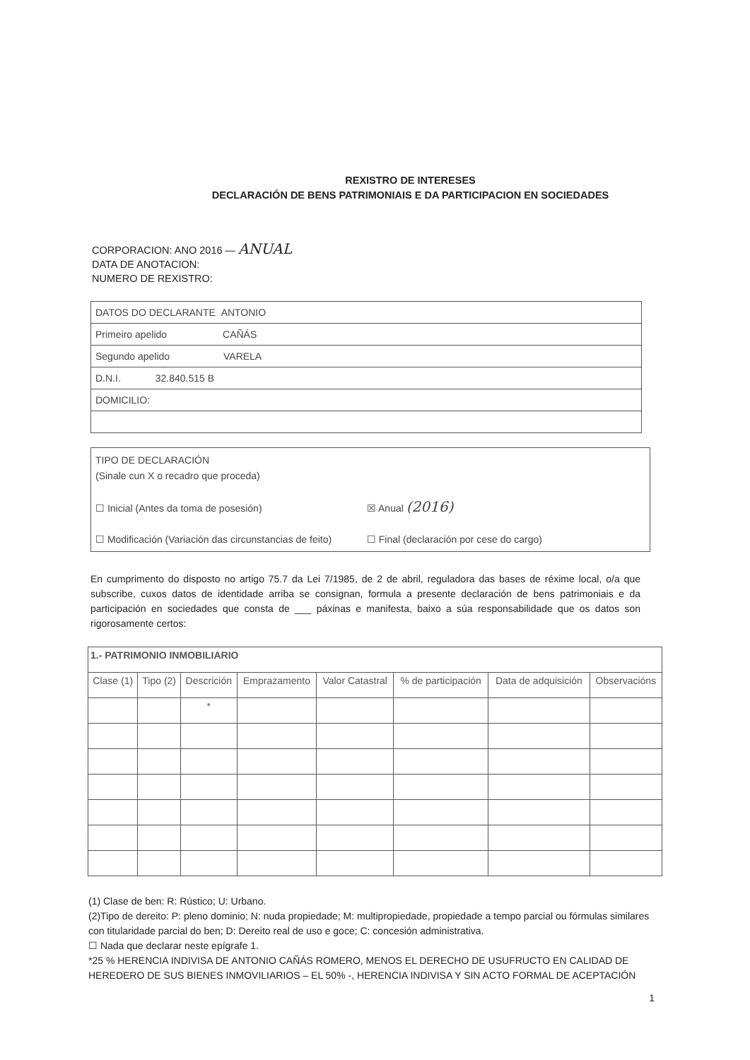REXISTRO DE INTERESES
DECLARACIÓN DE BENS PATRIMONIAIS E DA PARTICIPACION EN SOCIEDADES
CORPORACION: ANO 2016 — ANUAL
DATA DE ANOTACION:
NUMERO DE REXISTRO:
DATOS DO DECLARANTE ANTONIO
Primeiro apelido CAÑÁS
Segundo apelido VARELA
D.N.I. 32.840.515 B
DOMICILIO:
TIPO DE DECLARACIÓN
(Sinale cun X o recadro que proceda)
☐ Inicial (Antes da toma de posesión) ☒ Anual (2016)
☐ Modificación (Variación das circunstancias de feito) ☐ Final (declaración por cese do cargo)
En cumprimento do disposto no artigo 75.7 da Lei 7/1985, de 2 de abril, reguladora das bases de réxime local, o/a que subscribe, cuxos datos de identidade arriba se consignan, formula a presente declaración de bens patrimoniais e da participación en sociedades que consta de ___ páxinas e manifesta, baixo a súa responsabilidade que os datos son rigorosamente certos:
| 1.- PATRIMONIO INMOBILIARIO | | | | | | | |
| --- | --- | --- | --- | --- | --- | --- | --- |
| Clase (1) | Tipo (2) | Descrición | Emprazamento | Valor Catastral | % de participación | Data de adquisición | Observacións |
| | | * | | | | | |
(1) Clase de ben: R: Rústico; U: Urbano.
(2)Tipo de dereito: P: pleno dominio; N: nuda propiedade; M: multipropiedade, propiedade a tempo parcial ou fórmulas similares con titularidade parcial do ben; D: Dereito real de uso e goce; C: concesión administrativa.
☐ Nada que declarar neste epígrafe 1.
*25 % HERENCIA INDIVISA DE ANTONIO CAÑÁS ROMERO, MENOS EL DERECHO DE USUFRUCTO EN CALIDAD DE HEREDERO DE SUS BIENES INMOVILIARIOS – EL 50% -, HERENCIA INDIVISA Y SIN ACTO FORMAL DE ACEPTACIÓN
1